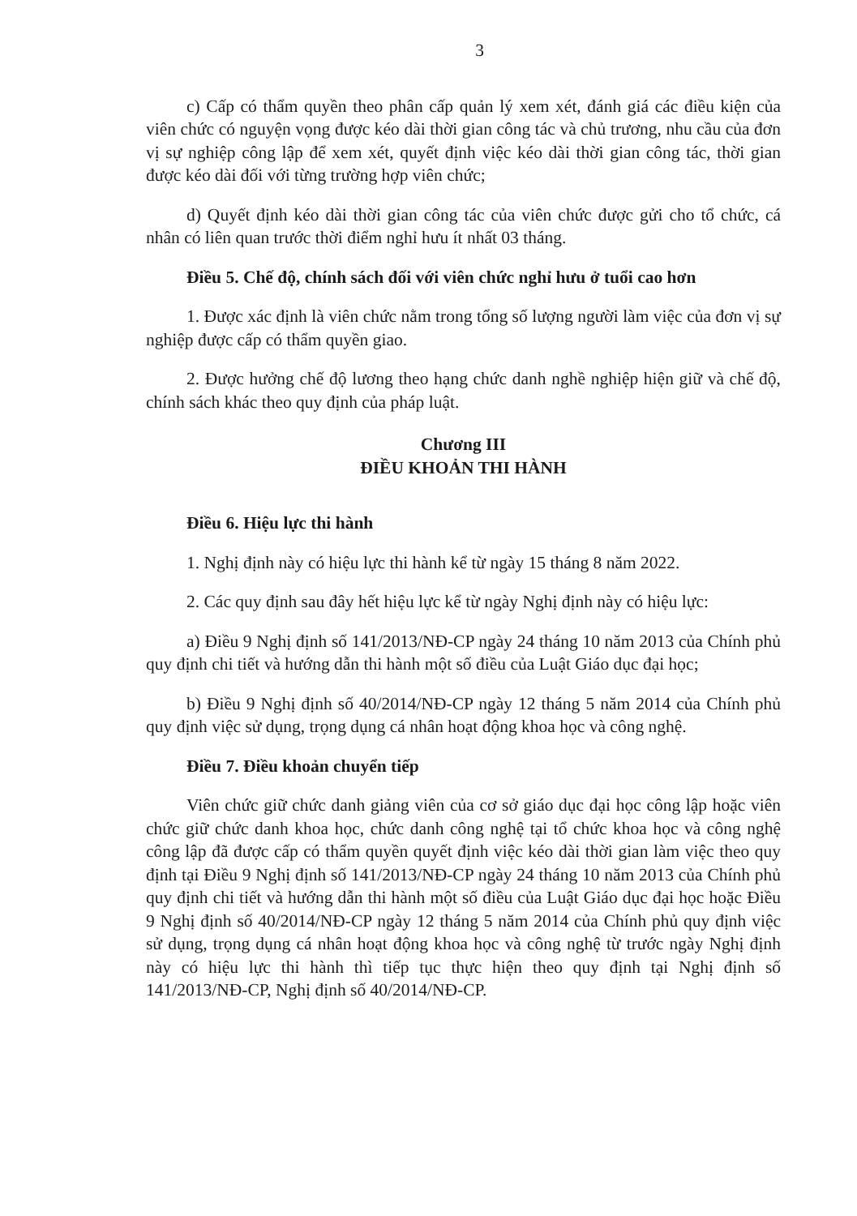3
c) Cấp có thẩm quyền theo phân cấp quản lý xem xét, đánh giá các điều kiện của viên chức có nguyện vọng được kéo dài thời gian công tác và chủ trương, nhu cầu của đơn vị sự nghiệp công lập để xem xét, quyết định việc kéo dài thời gian công tác, thời gian được kéo dài đối với từng trường hợp viên chức;
d) Quyết định kéo dài thời gian công tác của viên chức được gửi cho tổ chức, cá nhân có liên quan trước thời điểm nghỉ hưu ít nhất 03 tháng.
Điều 5. Chế độ, chính sách đối với viên chức nghỉ hưu ở tuổi cao hơn
1. Được xác định là viên chức nằm trong tổng số lượng người làm việc của đơn vị sự nghiệp được cấp có thẩm quyền giao.
2. Được hưởng chế độ lương theo hạng chức danh nghề nghiệp hiện giữ và chế độ, chính sách khác theo quy định của pháp luật.
Chương III
ĐIỀU KHOẢN THI HÀNH
Điều 6. Hiệu lực thi hành
1. Nghị định này có hiệu lực thi hành kể từ ngày 15 tháng 8 năm 2022.
2. Các quy định sau đây hết hiệu lực kể từ ngày Nghị định này có hiệu lực:
a) Điều 9 Nghị định số 141/2013/NĐ-CP ngày 24 tháng 10 năm 2013 của Chính phủ quy định chi tiết và hướng dẫn thi hành một số điều của Luật Giáo dục đại học;
b) Điều 9 Nghị định số 40/2014/NĐ-CP ngày 12 tháng 5 năm 2014 của Chính phủ quy định việc sử dụng, trọng dụng cá nhân hoạt động khoa học và công nghệ.
Điều 7. Điều khoản chuyển tiếp
Viên chức giữ chức danh giảng viên của cơ sở giáo dục đại học công lập hoặc viên chức giữ chức danh khoa học, chức danh công nghệ tại tổ chức khoa học và công nghệ công lập đã được cấp có thẩm quyền quyết định việc kéo dài thời gian làm việc theo quy định tại Điều 9 Nghị định số 141/2013/NĐ-CP ngày 24 tháng 10 năm 2013 của Chính phủ quy định chi tiết và hướng dẫn thi hành một số điều của Luật Giáo dục đại học hoặc Điều 9 Nghị định số 40/2014/NĐ-CP ngày 12 tháng 5 năm 2014 của Chính phủ quy định việc sử dụng, trọng dụng cá nhân hoạt động khoa học và công nghệ từ trước ngày Nghị định này có hiệu lực thi hành thì tiếp tục thực hiện theo quy định tại Nghị định số 141/2013/NĐ-CP, Nghị định số 40/2014/NĐ-CP.